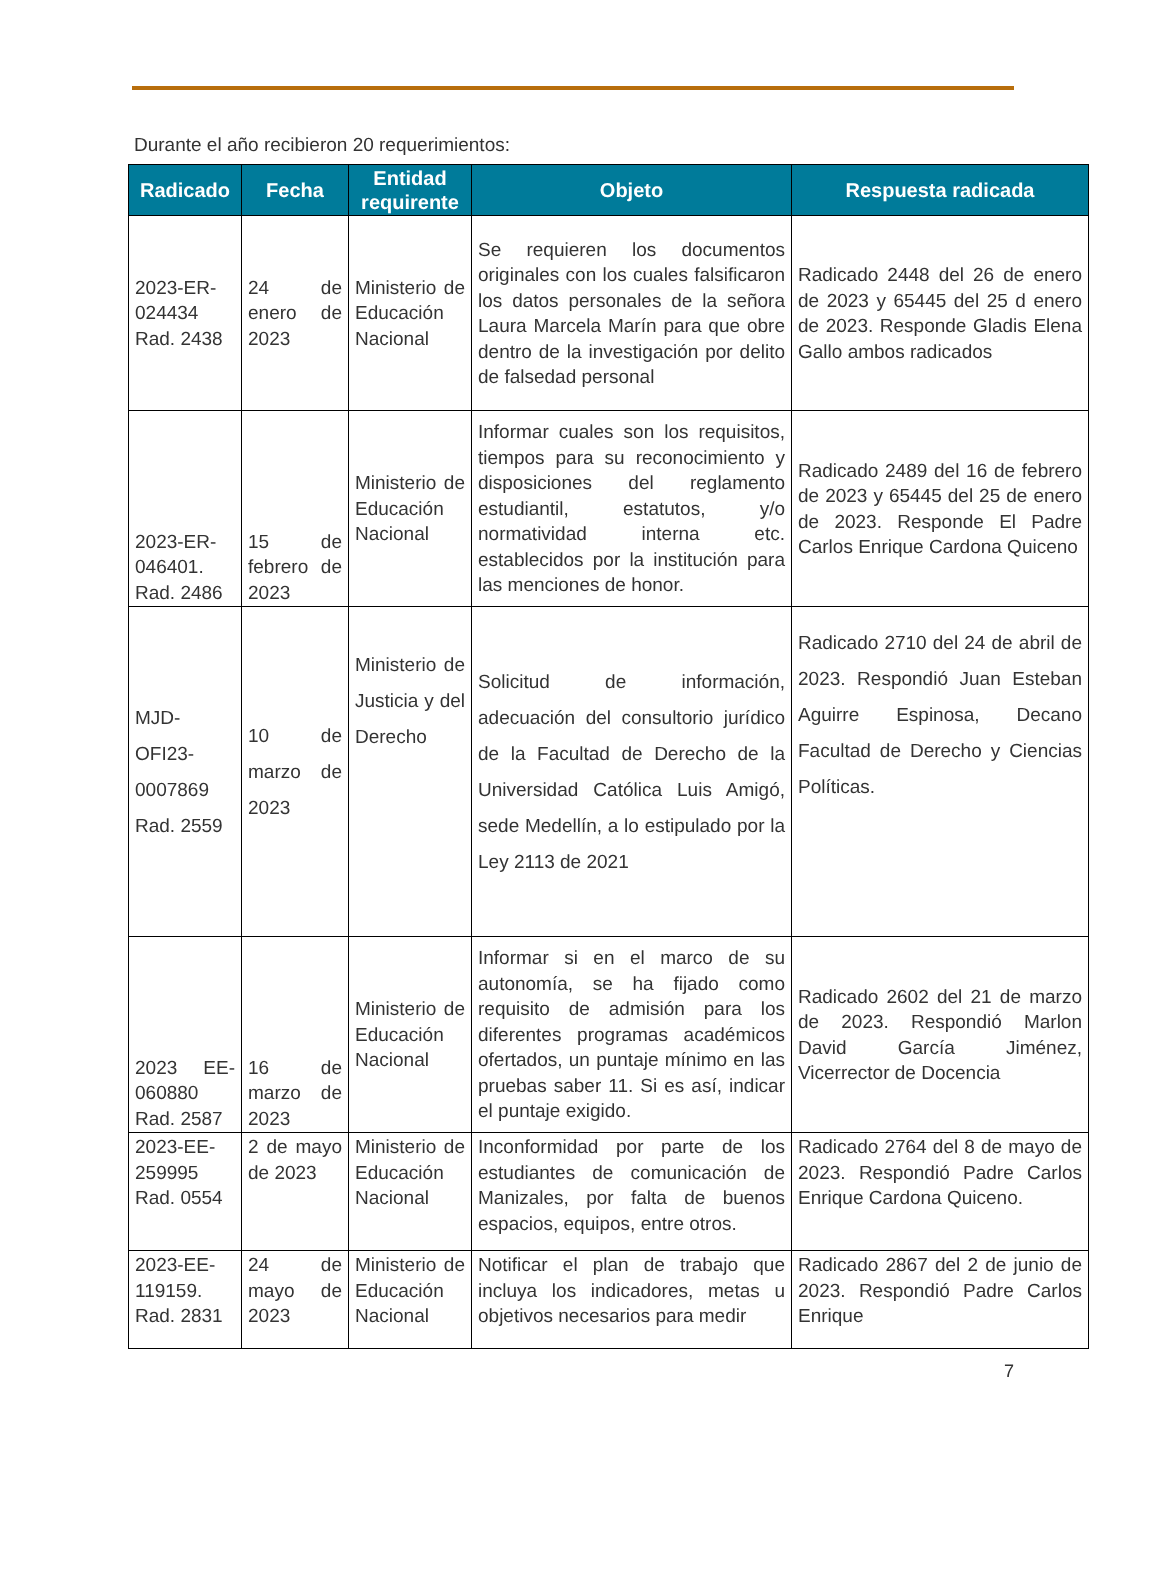Durante el año recibieron 20 requerimientos:
| Radicado | Fecha | Entidad requirente | Objeto | Respuesta radicada |
| --- | --- | --- | --- | --- |
| 2023-ER-024434 Rad. 2438 | 24 de enero de 2023 | Ministerio de Educación Nacional | Se requieren los documentos originales con los cuales falsificaron los datos personales de la señora Laura Marcela Marín para que obre dentro de la investigación por delito de falsedad personal | Radicado 2448 del 26 de enero de 2023 y 65445 del 25 d enero de 2023. Responde Gladis Elena Gallo ambos radicados |
| 2023-ER-046401. Rad. 2486 | 15 de febrero de 2023 | Ministerio de Educación Nacional | Informar cuales son los requisitos, tiempos para su reconocimiento y disposiciones del reglamento estudiantil, estatutos, y/o normatividad interna etc. establecidos por la institución para las menciones de honor. | Radicado 2489 del 16 de febrero de 2023 y 65445 del 25 de enero de 2023. Responde El Padre Carlos Enrique Cardona Quiceno |
| MJD-OFI23-0007869 Rad. 2559 | 10 de marzo de 2023 | Ministerio de Justicia y del Derecho | Solicitud de información, adecuación del consultorio jurídico de la Facultad de Derecho de la Universidad Católica Luis Amigó, sede Medellín, a lo estipulado por la Ley 2113 de 2021 | Radicado 2710 del 24 de abril de 2023. Respondió Juan Esteban Aguirre Espinosa, Decano Facultad de Derecho y Ciencias Políticas. |
| 2023 EE-060880 Rad. 2587 | 16 de marzo de 2023 | Ministerio de Educación Nacional | Informar si en el marco de su autonomía, se ha fijado como requisito de admisión para los diferentes programas académicos ofertados, un puntaje mínimo en las pruebas saber 11. Si es así, indicar el puntaje exigido. | Radicado 2602 del 21 de marzo de 2023. Respondió Marlon David García Jiménez, Vicerrector de Docencia |
| 2023-EE-259995 Rad. 0554 | 2 de mayo de 2023 | Ministerio de Educación Nacional | Inconformidad por parte de los estudiantes de comunicación de Manizales, por falta de buenos espacios, equipos, entre otros. | Radicado 2764 del 8 de mayo de 2023. Respondió Padre Carlos Enrique Cardona Quiceno. |
| 2023-EE-119159. Rad. 2831 | 24 de mayo de 2023 | Ministerio de Educación Nacional | Notificar el plan de trabajo que incluya los indicadores, metas u objetivos necesarios para medir | Radicado 2867 del 2 de junio de 2023. Respondió Padre Carlos Enrique |
7